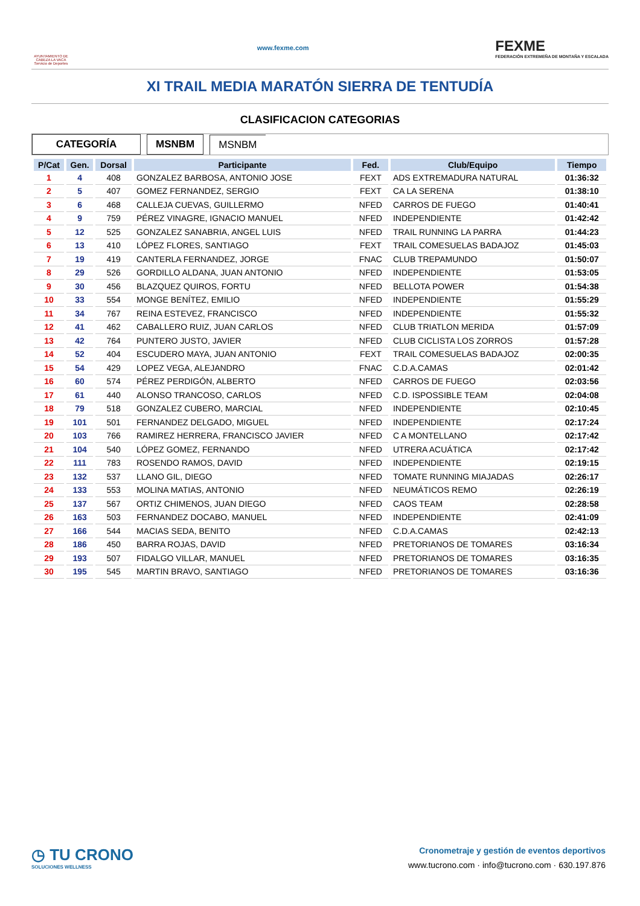AYUNTAMIENTO DE CABEZA LA VACA Servicio de Deportes
www.fexme.com
FEXME
FEDERACIÓN EXTREMEÑA DE MONTAÑA Y ESCALADA
XI TRAIL MEDIA MARATÓN SIERRA DE TENTUDÍA
CLASIFICACION CATEGORIAS
CATEGORÍA MSNBM MSNBM
| P/Cat | Gen. | Dorsal | Participante | Fed. | Club/Equipo | Tiempo |
| --- | --- | --- | --- | --- | --- | --- |
| 1 | 4 | 408 | GONZALEZ BARBOSA, ANTONIO JOSE | FEXT | ADS EXTREMADURA NATURAL | 01:36:32 |
| 2 | 5 | 407 | GOMEZ FERNANDEZ, SERGIO | FEXT | CA LA SERENA | 01:38:10 |
| 3 | 6 | 468 | CALLEJA CUEVAS, GUILLERMO | NFED | CARROS DE FUEGO | 01:40:41 |
| 4 | 9 | 759 | PÉREZ VINAGRE, IGNACIO MANUEL | NFED | INDEPENDIENTE | 01:42:42 |
| 5 | 12 | 525 | GONZALEZ SANABRIA, ANGEL LUIS | NFED | TRAIL RUNNING LA PARRA | 01:44:23 |
| 6 | 13 | 410 | LÓPEZ FLORES, SANTIAGO | FEXT | TRAIL COMESUELAS BADAJOZ | 01:45:03 |
| 7 | 19 | 419 | CANTERLA FERNANDEZ, JORGE | FNAC | CLUB TREPAMUNDO | 01:50:07 |
| 8 | 29 | 526 | GORDILLO ALDANA, JUAN ANTONIO | NFED | INDEPENDIENTE | 01:53:05 |
| 9 | 30 | 456 | BLAZQUEZ QUIROS, FORTU | NFED | BELLOTA POWER | 01:54:38 |
| 10 | 33 | 554 | MONGE BENÍTEZ, EMILIO | NFED | INDEPENDIENTE | 01:55:29 |
| 11 | 34 | 767 | REINA ESTEVEZ, FRANCISCO | NFED | INDEPENDIENTE | 01:55:32 |
| 12 | 41 | 462 | CABALLERO RUIZ, JUAN CARLOS | NFED | CLUB TRIATLON MERIDA | 01:57:09 |
| 13 | 42 | 764 | PUNTERO JUSTO, JAVIER | NFED | CLUB CICLISTA LOS ZORROS | 01:57:28 |
| 14 | 52 | 404 | ESCUDERO MAYA, JUAN ANTONIO | FEXT | TRAIL COMESUELAS BADAJOZ | 02:00:35 |
| 15 | 54 | 429 | LOPEZ VEGA, ALEJANDRO | FNAC | C.D.A.CAMAS | 02:01:42 |
| 16 | 60 | 574 | PÉREZ PERDIGÓN, ALBERTO | NFED | CARROS DE FUEGO | 02:03:56 |
| 17 | 61 | 440 | ALONSO TRANCOSO, CARLOS | NFED | C.D. ISPOSSIBLE TEAM | 02:04:08 |
| 18 | 79 | 518 | GONZALEZ CUBERO, MARCIAL | NFED | INDEPENDIENTE | 02:10:45 |
| 19 | 101 | 501 | FERNANDEZ DELGADO, MIGUEL | NFED | INDEPENDIENTE | 02:17:24 |
| 20 | 103 | 766 | RAMIREZ HERRERA, FRANCISCO JAVIER | NFED | C A MONTELLANO | 02:17:42 |
| 21 | 104 | 540 | LÓPEZ GOMEZ, FERNANDO | NFED | UTRERA ACUÁTICA | 02:17:42 |
| 22 | 111 | 783 | ROSENDO RAMOS, DAVID | NFED | INDEPENDIENTE | 02:19:15 |
| 23 | 132 | 537 | LLANO GIL, DIEGO | NFED | TOMATE RUNNING MIAJADAS | 02:26:17 |
| 24 | 133 | 553 | MOLINA MATIAS, ANTONIO | NFED | NEUMÁTICOS REMO | 02:26:19 |
| 25 | 137 | 567 | ORTIZ CHIMENOS, JUAN DIEGO | NFED | CAOS TEAM | 02:28:58 |
| 26 | 163 | 503 | FERNANDEZ DOCABO, MANUEL | NFED | INDEPENDIENTE | 02:41:09 |
| 27 | 166 | 544 | MACIAS SEDA, BENITO | NFED | C.D.A.CAMAS | 02:42:13 |
| 28 | 186 | 450 | BARRA ROJAS, DAVID | NFED | PRETORIANOS DE TOMARES | 03:16:34 |
| 29 | 193 | 507 | FIDALGO VILLAR, MANUEL | NFED | PRETORIANOS DE TOMARES | 03:16:35 |
| 30 | 195 | 545 | MARTIN BRAVO, SANTIAGO | NFED | PRETORIANOS DE TOMARES | 03:16:36 |
◷ TU CRONO
SOLUCIONES WELLNESS
Cronometraje y gestión de eventos deportivos
www.tucrono.com · info@tucrono.com · 630.197.876